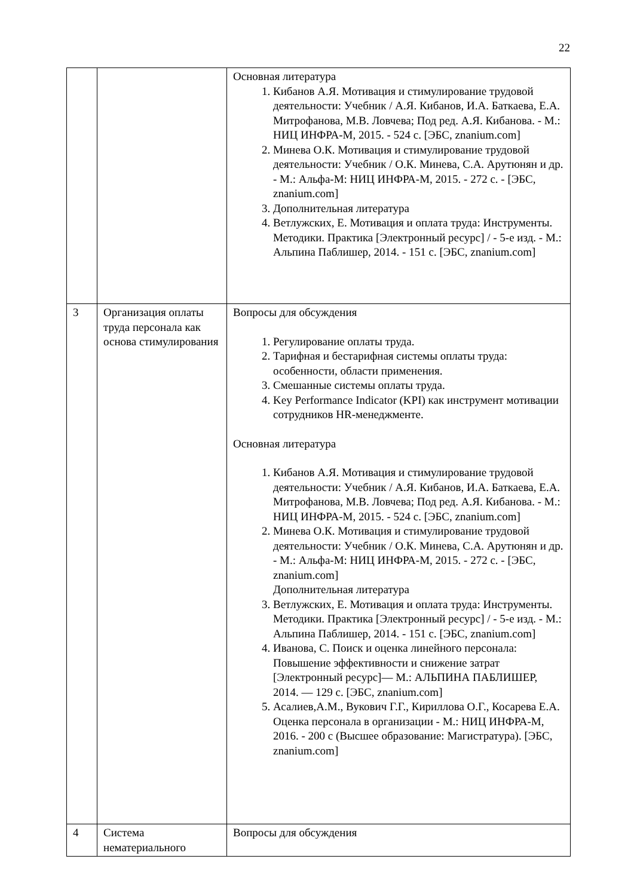22
| | | Основная литература 1. Кибанов А.Я. Мотивация и стимулирование трудовой деятельности: Учебник / А.Я. Кибанов, И.А. Баткаева, Е.А. Митрофанова, М.В. Ловчева; Под ред. А.Я. Кибанова. - М.: НИЦ ИНФРА-М, 2015. - 524 с. [ЭБС, znanium.com] 2. Минева О.К. Мотивация и стимулирование трудовой деятельности: Учебник / О.К. Минева, С.А. Арутюнян и др. - М.: Альфа-М: НИЦ ИНФРА-М, 2015. - 272 с. - [ЭБС, znanium.com] 3. Дополнительная литература 4. Ветлужских, Е. Мотивация и оплата труда: Инструменты. Методики. Практика [Электронный ресурс] / - 5-е изд. - М.: Альпина Паблишер, 2014. - 151 с. [ЭБС, znanium.com] |
| 3 | Организация оплаты труда персонала как основа стимулирования | Вопросы для обсуждения 1. Регулирование оплаты труда. 2. Тарифная и бестарифная системы оплаты труда: особенности, области применения. 3. Смешанные системы оплаты труда. 4. Key Performance Indicator (KPI) как инструмент мотивации сотрудников HR-менеджменте. Основная литература 1. Кибанов А.Я. Мотивация и стимулирование трудовой деятельности: Учебник / А.Я. Кибанов, И.А. Баткаева, Е.А. Митрофанова, М.В. Ловчева; Под ред. А.Я. Кибанова. - М.: НИЦ ИНФРА-М, 2015. - 524 с. [ЭБС, znanium.com] 2. Минева О.К. Мотивация и стимулирование трудовой деятельности: Учебник / О.К. Минева, С.А. Арутюнян и др. - М.: Альфа-М: НИЦ ИНФРА-М, 2015. - 272 с. - [ЭБС, znanium.com] Дополнительная литература 3. Ветлужских, Е. Мотивация и оплата труда: Инструменты. Методики. Практика [Электронный ресурс] / - 5-е изд. - М.: Альпина Паблишер, 2014. - 151 с. [ЭБС, znanium.com] 4. Иванова, С. Поиск и оценка линейного персонала: Повышение эффективности и снижение затрат [Электронный ресурс]— М.: АЛЬПИНА ПАБЛИШЕР, 2014. — 129 с. [ЭБС, znanium.com] 5. Асалиев,А.М., Вукович Г.Г., Кириллова О.Г., Косарева Е.А. Оценка персонала в организации - М.: НИЦ ИНФРА-М, 2016. - 200 с (Высшее образование: Магистратура). [ЭБС, znanium.com] |
| 4 | Система нематериального | Вопросы для обсуждения |